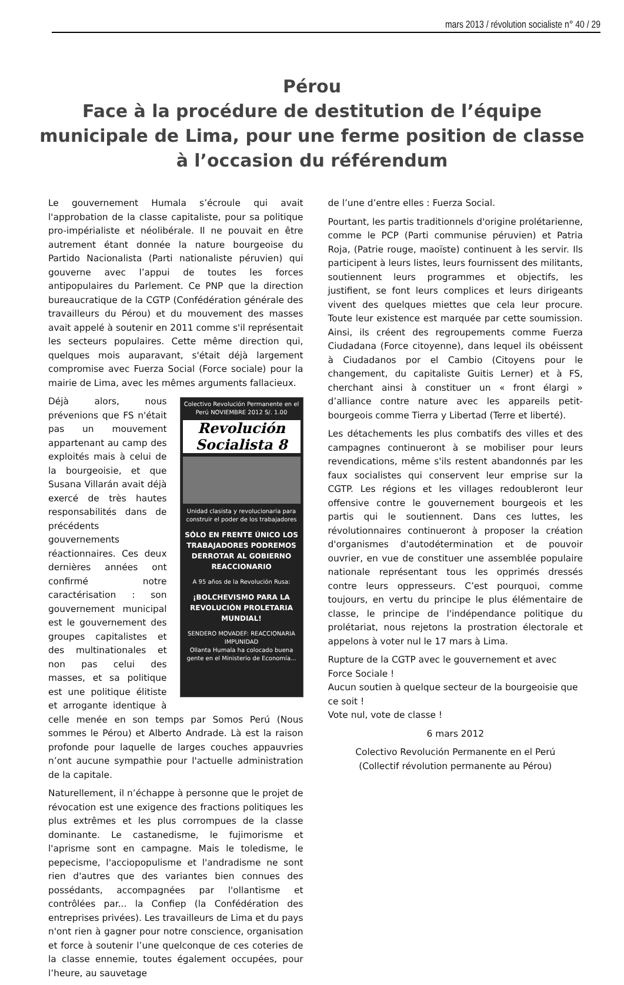mars 2013 / révolution socialiste n° 40 / 29
Pérou
Face à la procédure de destitution de l’équipe municipale de Lima, pour une ferme position de classe
à l’occasion du référendum
Le gouvernement Humala s’écroule qui avait l'approbation de la classe capitaliste, pour sa politique pro-impérialiste et néolibérale. Il ne pouvait en être autrement étant donnée la nature bourgeoise du Partido Nacionalista (Parti nationaliste péruvien) qui gouverne avec l’appui de toutes les forces antipopulaires du Parlement. Ce PNP que la direction bureaucratique de la CGTP (Confédération générale des travailleurs du Pérou) et du mouvement des masses avait appelé à soutenir en 2011 comme s'il représentait les secteurs populaires. Cette même direction qui, quelques mois auparavant, s'était déjà largement compromise avec Fuerza Social (Force sociale) pour la mairie de Lima, avec les mêmes arguments fallacieux.
Colectivo Revolución Permanente en el Perú NOVIEMBRE 2012 S/. 1.00
Revolución Socialista 8
Unidad clasista y revolucionaria para construir el poder de los trabajadores
SÓLO EN FRENTE ÚNICO LOS TRABAJADORES PODREMOS DERROTAR AL GOBIERNO REACCIONARIO
A 95 años de la Revolución Rusa:
¡BOLCHEVISMO PARA LA REVOLUCIÓN PROLETARIA MUNDIAL!
SENDERO MOVADEF: REACCIONARIA IMPUNIDAD
Ollanta Humala ha colocado buena gente en el Ministerio de Economía...
Déjà alors, nous prévenions que FS n'était pas un mouvement appartenant au camp des exploités mais à celui de la bourgeoisie, et que Susana Villarán avait déjà exercé de très hautes responsabilités dans de précédents gouvernements réactionnaires. Ces deux dernières années ont confirmé notre caractérisation : son gouvernement municipal est le gouvernement des groupes capitalistes et des multinationales et non pas celui des masses, et sa politique est une politique élitiste et arrogante identique à celle menée en son temps par Somos Perú (Nous sommes le Pérou) et Alberto Andrade. Là est la raison profonde pour laquelle de larges couches appauvries n’ont aucune sympathie pour l'actuelle administration de la capitale.
Naturellement, il n’échappe à personne que le projet de révocation est une exigence des fractions politiques les plus extrêmes et les plus corrompues de la classe dominante. Le castanedisme, le fujimorisme et l'aprisme sont en campagne. Mais le toledisme, le pepecisme, l'acciopopulisme et l'andradisme ne sont rien d'autres que des variantes bien connues des possédants, accompagnées par l'ollantisme et contrôlées par... la Confiep (la Confédération des entreprises privées). Les travailleurs de Lima et du pays n'ont rien à gagner pour notre conscience, organisation et force à soutenir l’une quelconque de ces coteries de la classe ennemie, toutes également occupées, pour l’heure, au sauvetage
de l’une d’entre elles : Fuerza Social.
Pourtant, les partis traditionnels d'origine prolétarienne, comme le PCP (Parti communise péruvien) et Patria Roja, (Patrie rouge, maoïste) continuent à les servir. Ils participent à leurs listes, leurs fournissent des militants, soutiennent leurs programmes et objectifs, les justifient, se font leurs complices et leurs dirigeants vivent des quelques miettes que cela leur procure. Toute leur existence est marquée par cette soumission. Ainsi, ils créent des regroupements comme Fuerza Ciudadana (Force citoyenne), dans lequel ils obéissent à Ciudadanos por el Cambio (Citoyens pour le changement, du capitaliste Guitis Lerner) et à FS, cherchant ainsi à constituer un « front élargi » d’alliance contre nature avec les appareils petit-bourgeois comme Tierra y Libertad (Terre et liberté).
Les détachements les plus combatifs des villes et des campagnes continueront à se mobiliser pour leurs revendications, même s'ils restent abandonnés par les faux socialistes qui conservent leur emprise sur la CGTP. Les régions et les villages redoubleront leur offensive contre le gouvernement bourgeois et les partis qui le soutiennent. Dans ces luttes, les révolutionnaires continueront à proposer la création d'organismes d'autodétermination et de pouvoir ouvrier, en vue de constituer une assemblée populaire nationale représentant tous les opprimés dressés contre leurs oppresseurs. C’est pourquoi, comme toujours, en vertu du principe le plus élémentaire de classe, le principe de l'indépendance politique du prolétariat, nous rejetons la prostration électorale et appelons à voter nul le 17 mars à Lima.
Rupture de la CGTP avec le gouvernement et avec Force Sociale !
Aucun soutien à quelque secteur de la bourgeoisie que ce soit !
Vote nul, vote de classe !
6 mars 2012
Colectivo Revolución Permanente en el Perú
(Collectif révolution permanente au Pérou)